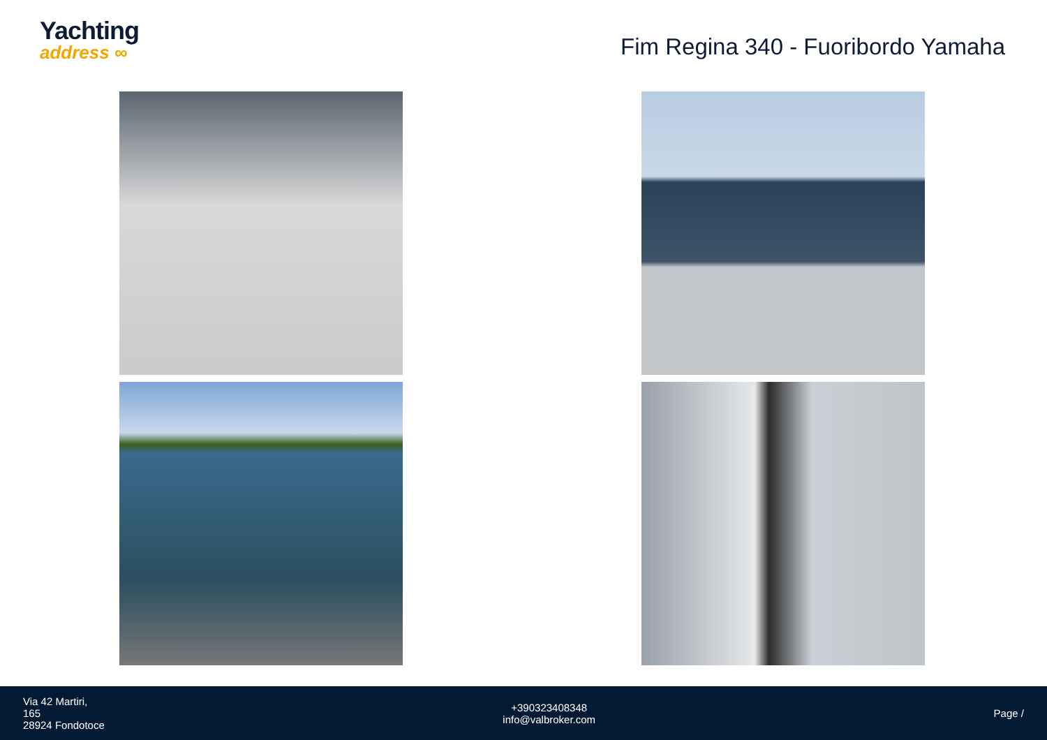Yachting
address ∞
Fim Regina 340 - Fuoribordo Yamaha
Via 42 Martiri,
165
28924 Fondotoce
+390323408348
info@valbroker.com
Page /